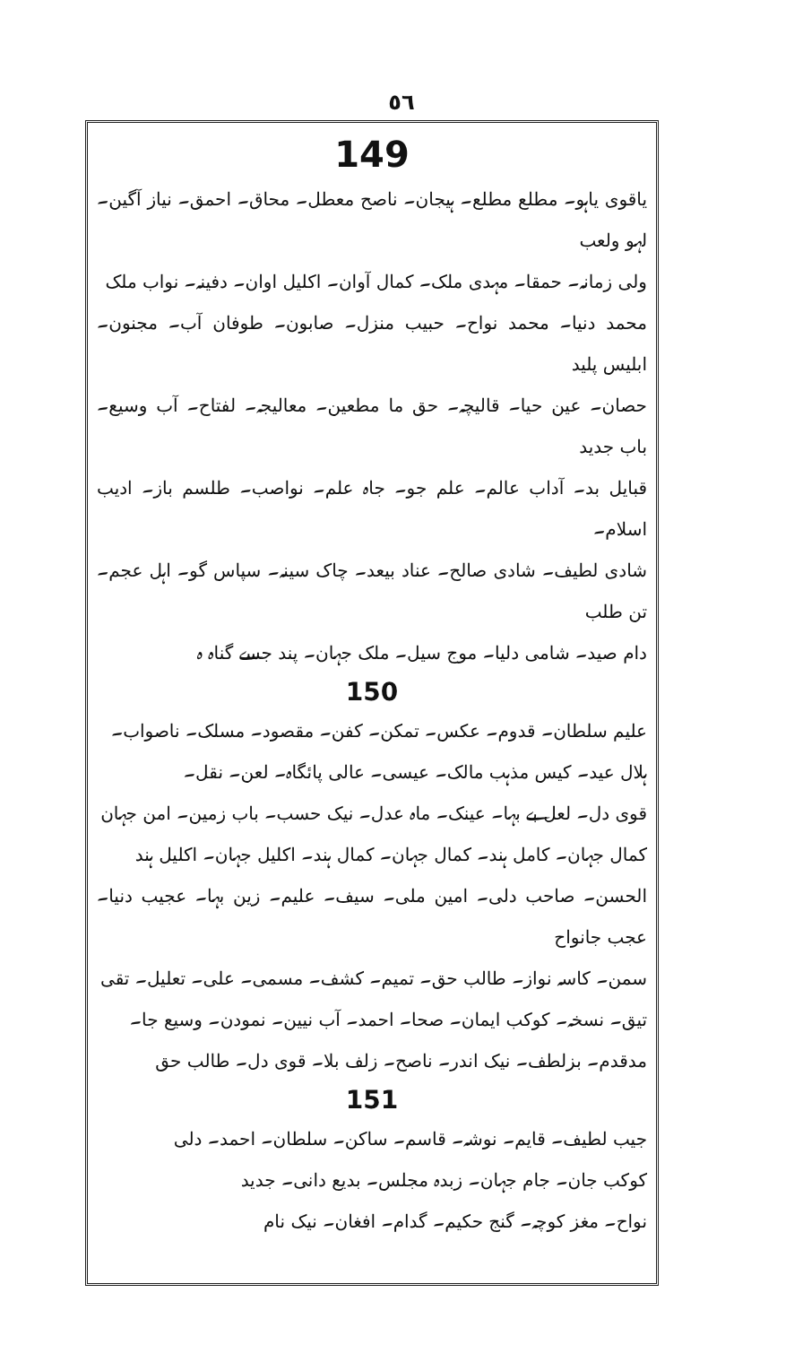٥٦
149
یاقوی یاہو۔ مطلع مطلع۔ ہیجان۔ ناصح معطل۔ محاق۔ احمق۔ نیاز آگین۔ لہو ولعب
ولی زمانہ۔ حمقا۔ مہدی ملک۔ کمال آوان۔ اکلیل اوان۔ دفینہ۔ نواب ملک
محمد دنیا۔ محمد نواح۔ حبیب منزل۔ صابون۔ طوفان آب۔ مجنون۔ ابلیس پلید
حصان۔ عین حیا۔ قالیچہ۔ حق ما مطعین۔ معالیجہ۔ لفتاح۔ آب وسیع۔ باب جدید
قبایل بد۔ آداب عالم۔ علم جو۔ جاہ علم۔ نواصب۔ طلسم باز۔ ادیب اسلام۔
شادی لطیف۔ شادی صالح۔ عناد بیعد۔ چاک سینہ۔ سپاس گو۔ اہل عجم۔ تن طلب
دام صید۔ شامی دلیا۔ موج سیل۔ ملک جہان۔ پند جسے گناہ ہ
150
علیم سلطان۔ قدوم۔ عکس۔ تمکن۔ کفن۔ مقصود۔ مسلک۔ ناصواب۔
ہلال عید۔ کیس مذہب مالک۔ عیسی۔ عالی پائگاہ۔ لعن۔ نقل۔
قوی دل۔ لعل بے بہا۔ عینک۔ ماہ عدل۔ نیک حسب۔ باب زمین۔ امن جہان
کمال جہان۔ کامل ہند۔ کمال جہان۔ کمال ہند۔ اکلیل جہان۔ اکلیل ہند
الحسن۔ صاحب دلی۔ امین ملی۔ سیف۔ علیم۔ زین بہا۔ عجیب دنیا۔ عجب جانواح
سمن۔ کاسہ نواز۔ طالب حق۔ تمیم۔ کشف۔ مسمی۔ علی۔ تعلیل۔ تقی
تیق۔ نسخہ۔ کوکب ایمان۔ صحا۔ احمد۔ آب نیین۔ نمودن۔ وسیع جا۔
مدقدم۔ بزلطف۔ نیک اندر۔ ناصح۔ زلف بلا۔ قوی دل۔ طالب حق
151
جیب لطیف۔ قایم۔ نوشہ۔ قاسم۔ ساکن۔ سلطان۔ احمد۔ دلی
کوکب جان۔ جام جہان۔ زبدہ مجلس۔ بدیع دانی۔ جدید
نواح۔ مغز کوچہ۔ گنج حکیم۔ گدام۔ افغان۔ نیک نام